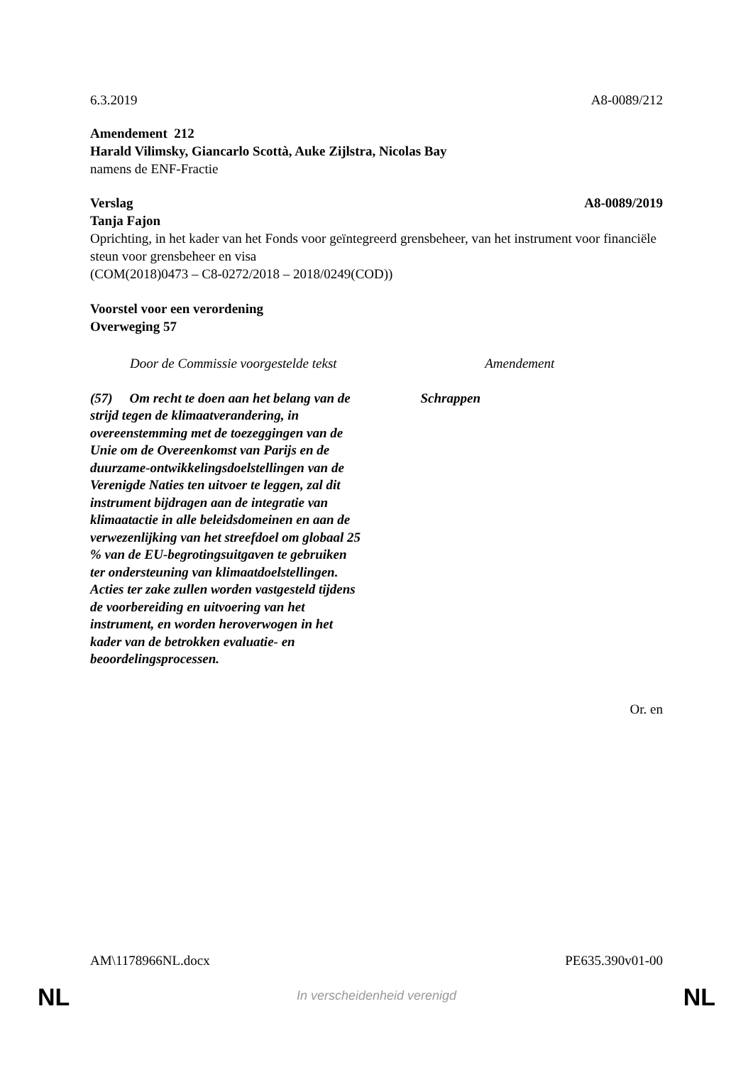6.3.2019 A8-0089/212
Amendement 212
Harald Vilimsky, Giancarlo Scottà, Auke Zijlstra, Nicolas Bay
namens de ENF-Fractie
Verslag A8-0089/2019
Tanja Fajon
Oprichting, in het kader van het Fonds voor geïntegreerd grensbeheer, van het instrument voor financiële steun voor grensbeheer en visa
(COM(2018)0473 – C8-0272/2018 – 2018/0249(COD))
Voorstel voor een verordening
Overweging 57
| Door de Commissie voorgestelde tekst | Amendement |
| --- | --- |
| (57) Om recht te doen aan het belang van de strijd tegen de klimaatverandering, in overeenstemming met de toezeggingen van de Unie om de Overeenkomst van Parijs en de duurzame-ontwikkelingsdoelstellingen van de Verenigde Naties ten uitvoer te leggen, zal dit instrument bijdragen aan de integratie van klimaatactie in alle beleidsdomeinen en aan de verwezenlijking van het streefdoel om globaal 25 % van de EU-begrotingsuitgaven te gebruiken ter ondersteuning van klimaatdoelstellingen. Acties ter zake zullen worden vastgesteld tijdens de voorbereiding en uitvoering van het instrument, en worden heroverwogen in het kader van de betrokken evaluatie- en beoordelingsprocessen. | Schrappen |
Or. en
AM\1178966NL.docx PE635.390v01-00
NL
In verscheidenheid verenigd NL